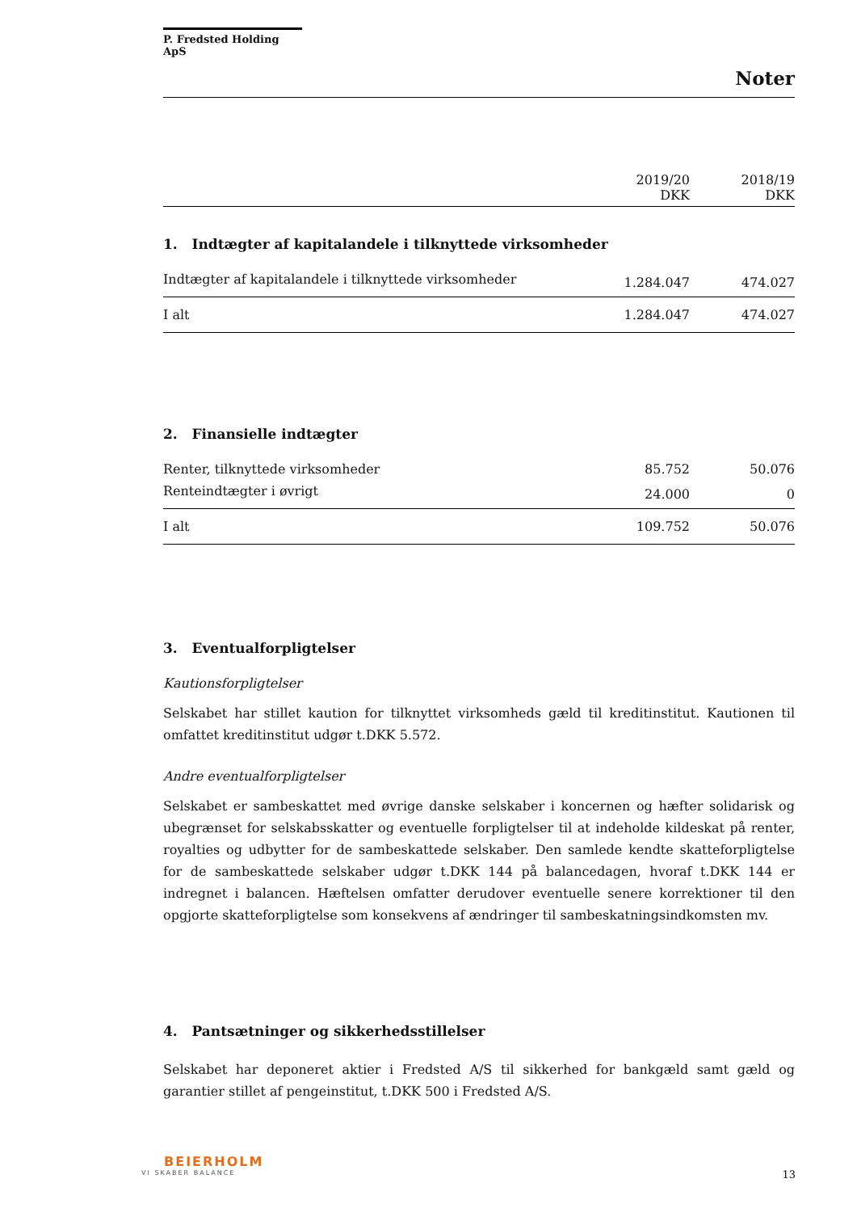P. Fredsted Holding ApS
Noter
| | 2019/20 DKK | 2018/19 DKK |
| --- | --- | --- |
1. Indtægter af kapitalandele i tilknyttede virksomheder
| Indtægter af kapitalandele i tilknyttede virksomheder | 1.284.047 | 474.027 |
| I alt | 1.284.047 | 474.027 |
2. Finansielle indtægter
| Renter, tilknyttede virksomheder | 85.752 | 50.076 |
| Renteindtægter i øvrigt | 24.000 | 0 |
| I alt | 109.752 | 50.076 |
3. Eventualforpligtelser
Kautionsforpligtelser
Selskabet har stillet kaution for tilknyttet virksomheds gæld til kreditinstitut. Kautionen til omfattet kreditinstitut udgør t.DKK 5.572.
Andre eventualforpligtelser
Selskabet er sambeskattet med øvrige danske selskaber i koncernen og hæfter solidarisk og ubegrænset for selskabsskatter og eventuelle forpligtelser til at indeholde kildeskat på renter, royalties og udbytter for de sambeskattede selskaber. Den samlede kendte skatteforpligtelse for de sambeskattede selskaber udgør t.DKK 144 på balancedagen, hvoraf t.DKK 144 er indregnet i balancen. Hæftelsen omfatter derudover eventuelle senere korrektioner til den opgjorte skatteforpligtelse som konsekvens af ændringer til sambeskatningsindkomsten mv.
4. Pantsætninger og sikkerhedsstillelser
Selskabet har deponeret aktier i Fredsted A/S til sikkerhed for bankgæld samt gæld og garantier stillet af pengeinstitut, t.DKK 500 i Fredsted A/S.
BEIERHOLM
VI SKABER BALANCE
13